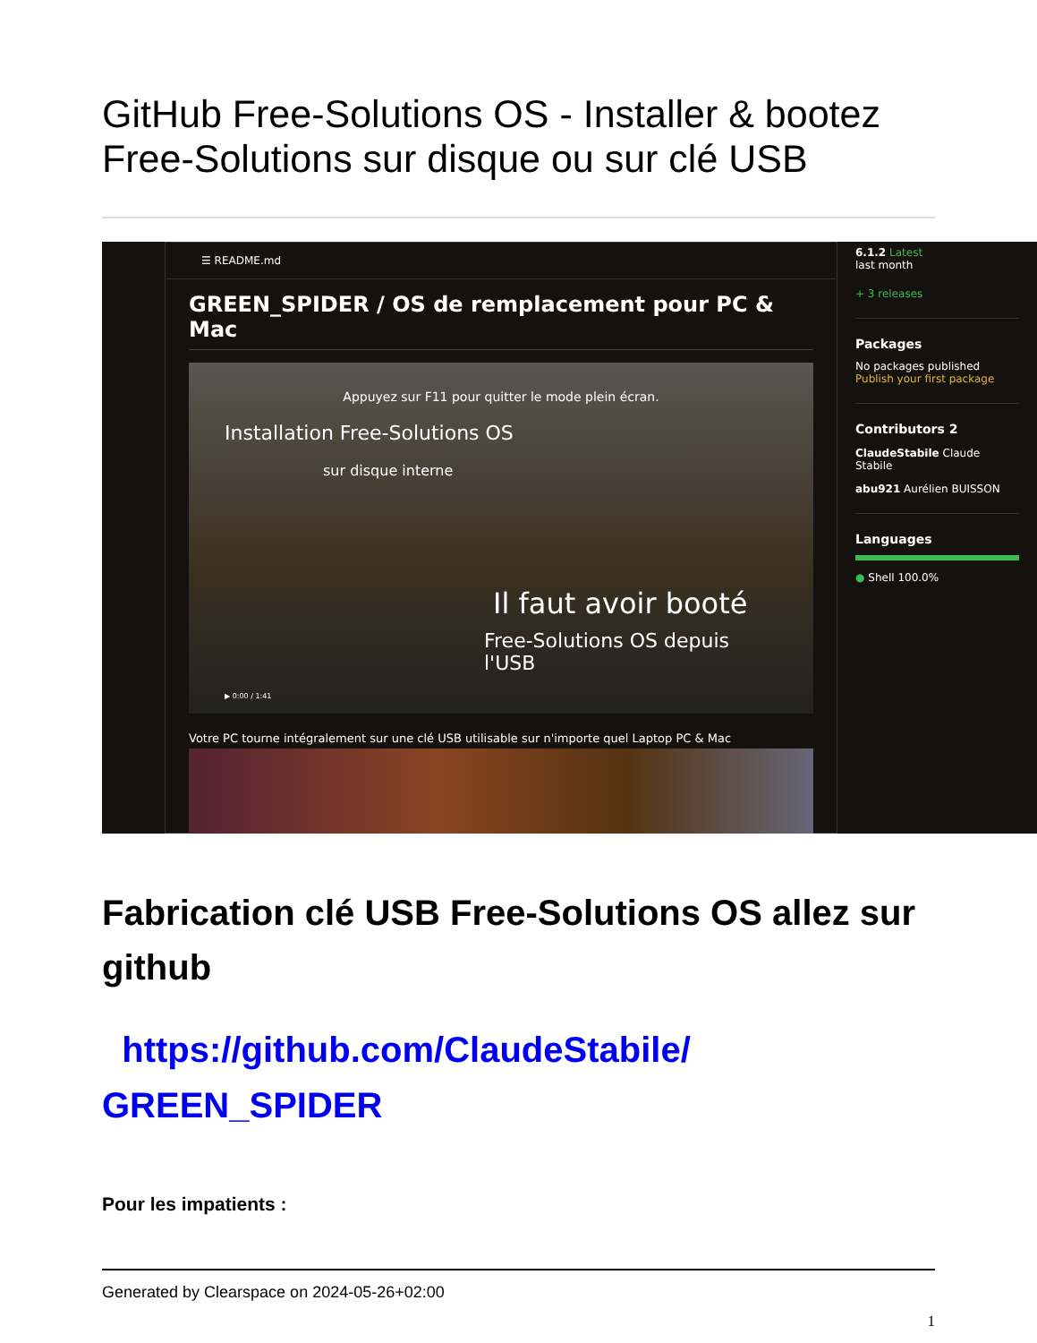GitHub Free-Solutions OS - Installer & bootez Free-Solutions sur disque ou sur clé USB
☰ README.md
GREEN_SPIDER / OS de remplacement pour PC & Mac
Appuyez sur F11 pour quitter le mode plein écran.
Installation Free-Solutions OS
sur disque interne
Il faut avoir booté
Free-Solutions OS depuis l'USB
▶ 0:00 / 1:41
Votre PC tourne intégralement sur une clé USB utilisable sur n'importe quel Laptop PC & Mac
6.1.2 Latest
last month
+ 3 releases
Packages
No packages published
Publish your first package
Contributors 2
ClaudeStabile Claude Stabile
abu921 Aurélien BUISSON
Languages
● Shell 100.0%
Fabrication clé USB Free-Solutions OS allez sur github
https://github.com/ClaudeStabile/ GREEN_SPIDER
Pour les impatients :
Generated by Clearspace on 2024-05-26+02:00
1